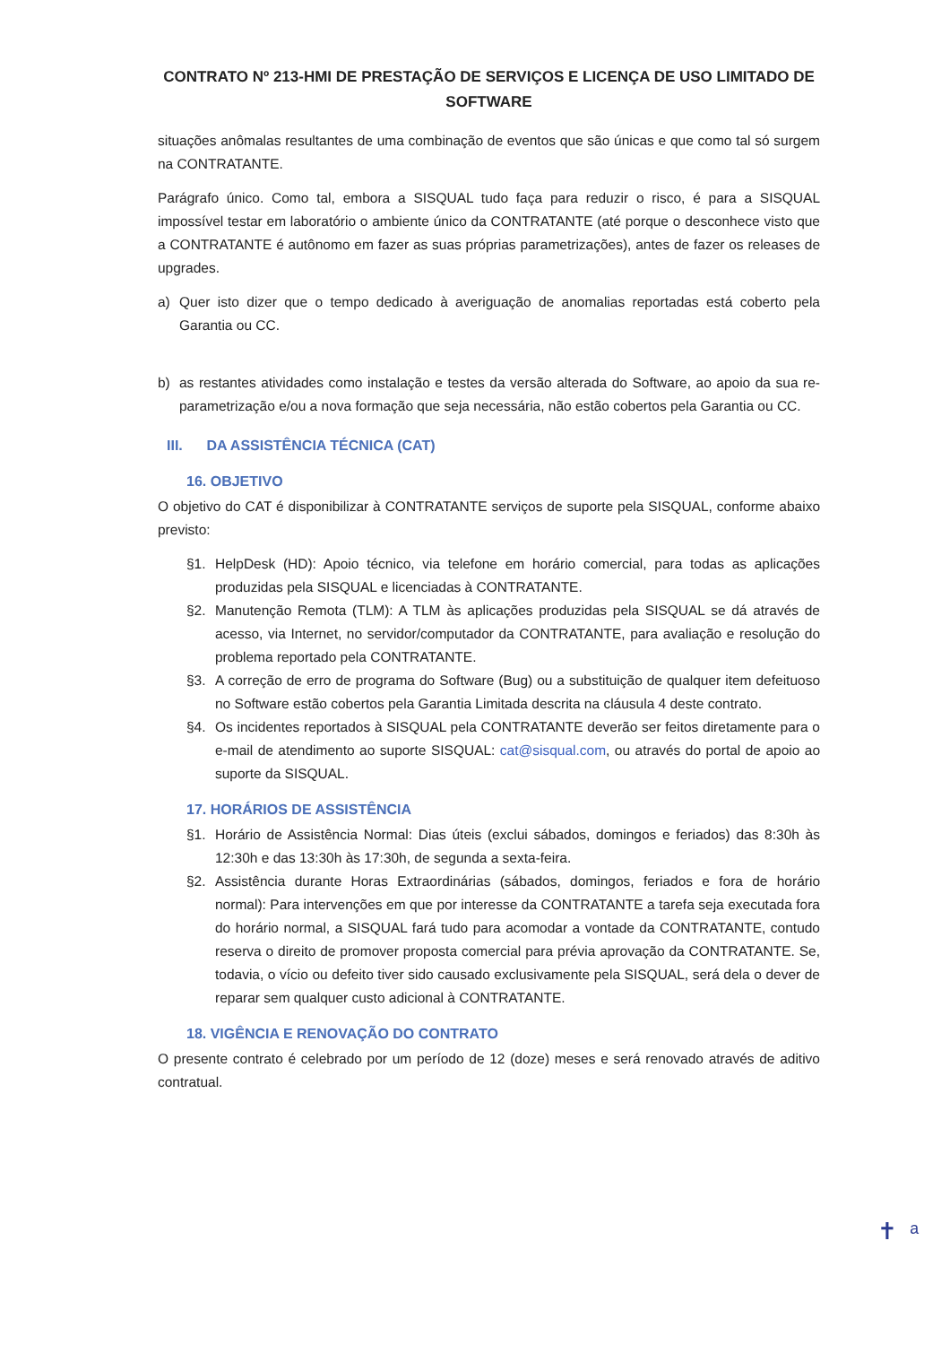CONTRATO Nº 213-HMI DE PRESTAÇÃO DE SERVIÇOS E LICENÇA DE USO LIMITADO DE SOFTWARE
situações anômalas resultantes de uma combinação de eventos que são únicas e que como tal só surgem na CONTRATANTE.
Parágrafo único. Como tal, embora a SISQUAL tudo faça para reduzir o risco, é para a SISQUAL impossível testar em laboratório o ambiente único da CONTRATANTE (até porque o desconhece visto que a CONTRATANTE é autônomo em fazer as suas próprias parametrizações), antes de fazer os releases de upgrades.
a) Quer isto dizer que o tempo dedicado à averiguação de anomalias reportadas está coberto pela Garantia ou CC.
b) as restantes atividades como instalação e testes da versão alterada do Software, ao apoio da sua re-parametrização e/ou a nova formação que seja necessária, não estão cobertos pela Garantia ou CC.
III. DA ASSISTÊNCIA TÉCNICA (CAT)
16. OBJETIVO
O objetivo do CAT é disponibilizar à CONTRATANTE serviços de suporte pela SISQUAL, conforme abaixo previsto:
§1. HelpDesk (HD): Apoio técnico, via telefone em horário comercial, para todas as aplicações produzidas pela SISQUAL e licenciadas à CONTRATANTE.
§2. Manutenção Remota (TLM): A TLM às aplicações produzidas pela SISQUAL se dá através de acesso, via Internet, no servidor/computador da CONTRATANTE, para avaliação e resolução do problema reportado pela CONTRATANTE.
§3. A correção de erro de programa do Software (Bug) ou a substituição de qualquer item defeituoso no Software estão cobertos pela Garantia Limitada descrita na cláusula 4 deste contrato.
§4. Os incidentes reportados à SISQUAL pela CONTRATANTE deverão ser feitos diretamente para o e-mail de atendimento ao suporte SISQUAL: cat@sisqual.com, ou através do portal de apoio ao suporte da SISQUAL.
17. HORÁRIOS DE ASSISTÊNCIA
§1. Horário de Assistência Normal: Dias úteis (exclui sábados, domingos e feriados) das 8:30h às 12:30h e das 13:30h às 17:30h, de segunda a sexta-feira.
§2. Assistência durante Horas Extraordinárias (sábados, domingos, feriados e fora de horário normal): Para intervenções em que por interesse da CONTRATANTE a tarefa seja executada fora do horário normal, a SISQUAL fará tudo para acomodar a vontade da CONTRATANTE, contudo reserva o direito de promover proposta comercial para prévia aprovação da CONTRATANTE. Se, todavia, o vício ou defeito tiver sido causado exclusivamente pela SISQUAL, será dela o dever de reparar sem qualquer custo adicional à CONTRATANTE.
18. VIGÊNCIA E RENOVAÇÃO DO CONTRATO
O presente contrato é celebrado por um período de 12 (doze) meses e será renovado através de aditivo contratual.
✝ ᵃ